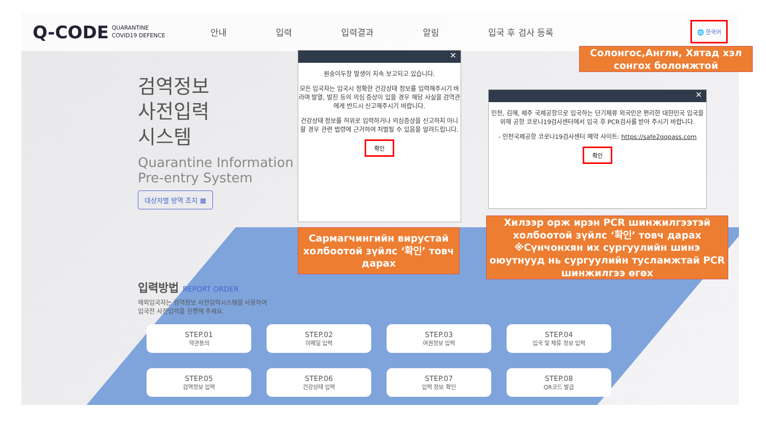Q-CODE QUARANTINE
COVID19 DEFENCE
안내 입력 입력결과 알림 입국 후 검사 등록
🌐 한국어
검역정보
사전입력
시스템
Quarantine Information
Pre-entry System
대상자별 방역 조치 ▦
입력방법 REPORT ORDER
해외입국자는 검역정보 사전입력시스템을 사용하여
입국전 사전입력을 진행해 주세요.
STEP.01
약관동의
STEP.02
이메일 입력
STEP.03
여권정보 입력
STEP.04
입국 및 체류 정보 입력
STEP.05
검역정보 입력
STEP.06
건강상태 입력
STEP.07
입력 정보 확인
STEP.08
QR코드 발급
✕
원숭이두창 발생이 지속 보고되고 있습니다.
모든 입국자는 입국시 정확한 건강상태 정보를 입력해주시기 바라며 발열, 발진 등의 의심 증상이 있을 경우 해당 사실을 검역관에게 반드시 신고해주시기 바랍니다.
건강상태 정보를 허위로 입력하거나 의심증상을 신고하지 아니할 경우 관련 법령에 근거하여 처벌될 수 있음을 알려드립니다.
확인
✕
인천, 김해, 제주 국제공항으로 입국하는 단기체류 외국인은 편리한 대한민국 입국을 위해 공항 코로나19검사센터에서 입국 후 PCR검사를 받아 주시기 바랍니다.
- 인천국제공항 코로나19검사센터 예약 사이트: https://safe2gopass.com
확인
Солонгос,Англи, Хятад хэл сонгох боломжтой
Сармагчингийн вирустай холбоотой зүйлс ‘확인’ товч дарах
Хилээр орж ирэн PCR шинжилгээтэй холбоотой зүйлс ‘확인’ товч дарах ※Сүнчонхян их сургуулийн шинэ оюутнууд нь сургуулийн тусламжтай PCR шинжилгээ өгөх